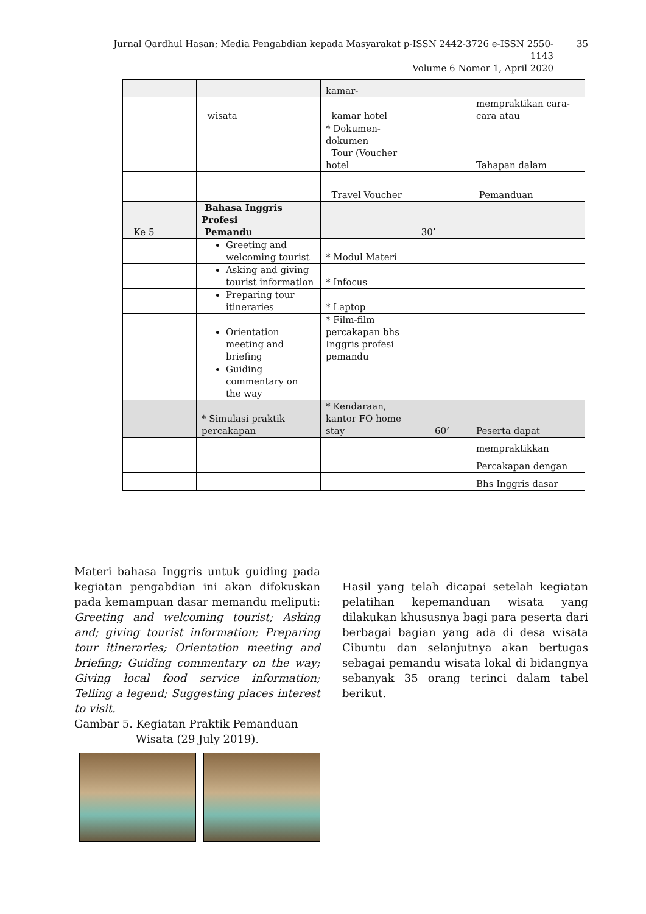Jurnal Qardhul Hasan; Media Pengabdian kepada Masyarakat p-ISSN 2442-3726 e-ISSN 2550-1143
Volume 6 Nomor 1, April 2020
35
| | | kamar- | | |
| | wisata | kamar hotel | | mempraktikan cara-cara atau |
| | | * Dokumen-dokumen Tour (Voucher hotel | | Tahapan dalam |
| | | Travel Voucher | | Pemanduan |
| Ke 5 | Bahasa Inggris Profesi Pemandu | | 30’ | |
| | Greeting and welcoming tourist | * Modul Materi | | |
| | Asking and giving tourist information | * Infocus | | |
| | Preparing tour itineraries | * Laptop | | |
| | Orientation meeting and briefing | * Film-film percakapan bhs Inggris profesi pemandu | | |
| | Guiding commentary on the way | | | |
| | * Simulasi praktik percakapan | * Kendaraan, kantor FO home stay | 60’ | Peserta dapat |
| | | | | mempraktikkan |
| | | | | Percakapan dengan |
| | | | | Bhs Inggris dasar |
Materi bahasa Inggris untuk guiding pada kegiatan pengabdian ini akan difokuskan pada kemampuan dasar memandu meliputi: Greeting and welcoming tourist; Asking and; giving tourist information; Preparing tour itineraries; Orientation meeting and briefing; Guiding commentary on the way; Giving local food service information; Telling a legend; Suggesting places interest to visit.
Gambar 5. Kegiatan Praktik Pemanduan
Wisata (29 July 2019).
Hasil yang telah dicapai setelah kegiatan pelatihan kepemanduan wisata yang dilakukan khususnya bagi para peserta dari berbagai bagian yang ada di desa wisata Cibuntu dan selanjutnya akan bertugas sebagai pemandu wisata lokal di bidangnya sebanyak 35 orang terinci dalam tabel berikut.